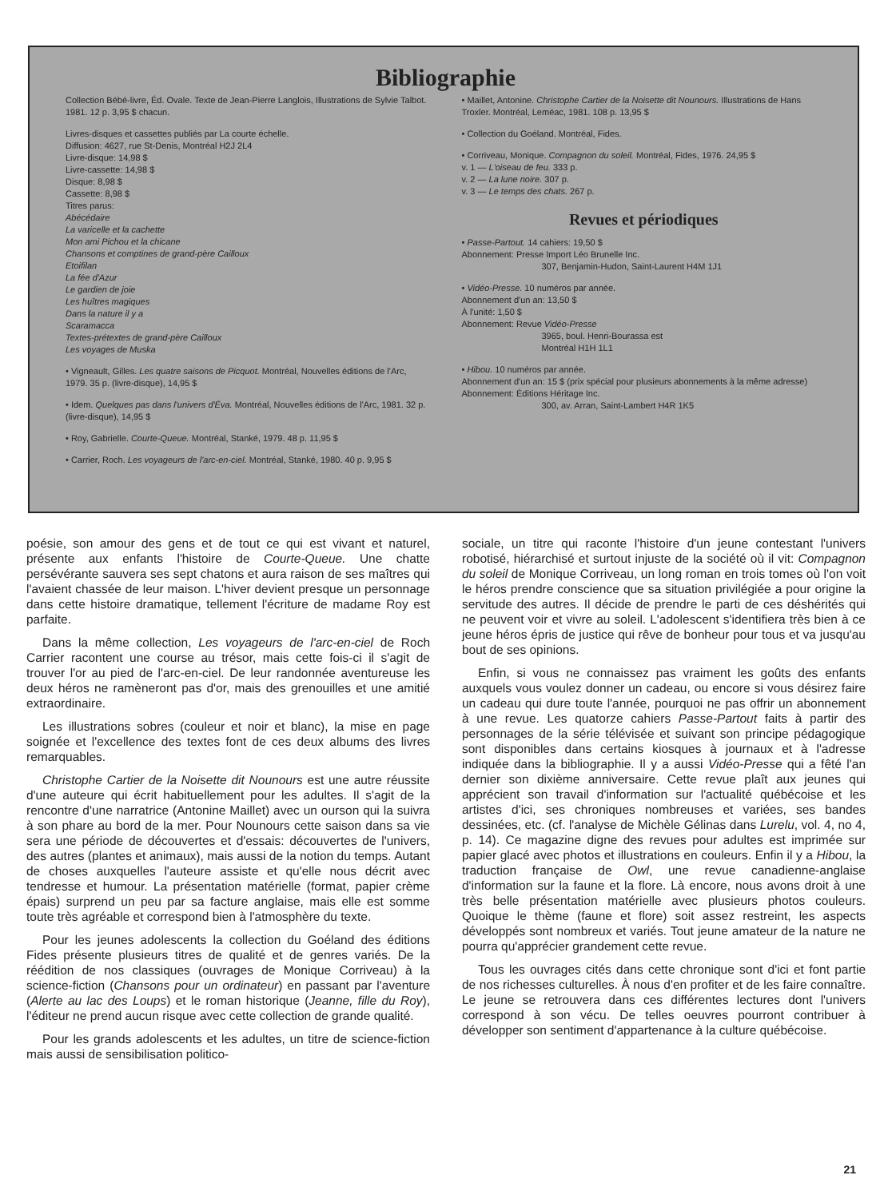Bibliographie
Collection Bébé-livre, Éd. Ovale. Texte de Jean-Pierre Langlois, Illustrations de Sylvie Talbot. 1981. 12 p. 3,95 $ chacun.
Livres-disques et cassettes publiés par La courte échelle.
Diffusion: 4627, rue St-Denis, Montréal H2J 2L4
Livre-disque: 14,98 $
Livre-cassette: 14,98 $
Disque: 8,98 $
Cassette: 8,98 $
Titres parus:
Abécédaire
La varicelle et la cachette
Mon ami Pichou et la chicane
Chansons et comptines de grand-père Cailloux
Etoifilan
La fée d'Azur
Le gardien de joie
Les huîtres magiques
Dans la nature il y a
Scaramacca
Textes-prétextes de grand-père Cailloux
Les voyages de Muska
• Vigneault, Gilles. Les quatre saisons de Picquot. Montréal, Nouvelles éditions de l'Arc, 1979. 35 p. (livre-disque), 14,95 $
• Idem. Quelques pas dans l'univers d'Éva. Montréal, Nouvelles éditions de l'Arc, 1981. 32 p. (livre-disque), 14,95 $
• Roy, Gabrielle. Courte-Queue. Montréal, Stanké, 1979. 48 p. 11,95 $
• Carrier, Roch. Les voyageurs de l'arc-en-ciel. Montréal, Stanké, 1980. 40 p. 9,95 $
• Maillet, Antonine. Christophe Cartier de la Noisette dit Nounours. Illustrations de Hans Troxler. Montréal, Leméac, 1981. 108 p. 13,95 $
• Collection du Goéland. Montréal, Fides.
• Corriveau, Monique. Compagnon du soleil. Montréal, Fides, 1976. 24,95 $
v. 1 — L'oiseau de feu. 333 p.
v. 2 — La lune noire. 307 p.
v. 3 — Le temps des chats. 267 p.
Revues et périodiques
• Passe-Partout. 14 cahiers: 19,50 $
Abonnement: Presse Import Léo Brunelle Inc.
307, Benjamin-Hudon, Saint-Laurent H4M 1J1
• Vidéo-Presse. 10 numéros par année.
Abonnement d'un an: 13,50 $
À l'unité: 1,50 $
Abonnement: Revue Vidéo-Presse
3965, boul. Henri-Bourassa est
Montréal H1H 1L1
• Hibou. 10 numéros par année.
Abonnement d'un an: 15 $ (prix spécial pour plusieurs abonnements à la même adresse)
Abonnement: Éditions Héritage Inc.
300, av. Arran, Saint-Lambert H4R 1K5
poésie, son amour des gens et de tout ce qui est vivant et naturel, présente aux enfants l'histoire de Courte-Queue. Une chatte persévérante sauvera ses sept chatons et aura raison de ses maîtres qui l'avaient chassée de leur maison. L'hiver devient presque un personnage dans cette histoire dramatique, tellement l'écriture de madame Roy est parfaite.
Dans la même collection, Les voyageurs de l'arc-en-ciel de Roch Carrier racontent une course au trésor, mais cette fois-ci il s'agit de trouver l'or au pied de l'arc-en-ciel. De leur randonnée aventureuse les deux héros ne ramèneront pas d'or, mais des grenouilles et une amitié extraordinaire.
Les illustrations sobres (couleur et noir et blanc), la mise en page soignée et l'excellence des textes font de ces deux albums des livres remarquables.
Christophe Cartier de la Noisette dit Nounours est une autre réussite d'une auteure qui écrit habituellement pour les adultes. Il s'agit de la rencontre d'une narratrice (Antonine Maillet) avec un ourson qui la suivra à son phare au bord de la mer. Pour Nounours cette saison dans sa vie sera une période de découvertes et d'essais: découvertes de l'univers, des autres (plantes et animaux), mais aussi de la notion du temps. Autant de choses auxquelles l'auteure assiste et qu'elle nous décrit avec tendresse et humour. La présentation matérielle (format, papier crème épais) surprend un peu par sa facture anglaise, mais elle est somme toute très agréable et correspond bien à l'atmosphère du texte.
Pour les jeunes adolescents la collection du Goéland des éditions Fides présente plusieurs titres de qualité et de genres variés. De la réédition de nos classiques (ouvrages de Monique Corriveau) à la science-fiction (Chansons pour un ordinateur) en passant par l'aventure (Alerte au lac des Loups) et le roman historique (Jeanne, fille du Roy), l'éditeur ne prend aucun risque avec cette collection de grande qualité.
Pour les grands adolescents et les adultes, un titre de science-fiction mais aussi de sensibilisation politico-
sociale, un titre qui raconte l'histoire d'un jeune contestant l'univers robotisé, hiérarchisé et surtout injuste de la société où il vit: Compagnon du soleil de Monique Corriveau, un long roman en trois tomes où l'on voit le héros prendre conscience que sa situation privilégiée a pour origine la servitude des autres. Il décide de prendre le parti de ces déshérités qui ne peuvent voir et vivre au soleil. L'adolescent s'identifiera très bien à ce jeune héros épris de justice qui rêve de bonheur pour tous et va jusqu'au bout de ses opinions.
Enfin, si vous ne connaissez pas vraiment les goûts des enfants auxquels vous voulez donner un cadeau, ou encore si vous désirez faire un cadeau qui dure toute l'année, pourquoi ne pas offrir un abonnement à une revue. Les quatorze cahiers Passe-Partout faits à partir des personnages de la série télévisée et suivant son principe pédagogique sont disponibles dans certains kiosques à journaux et à l'adresse indiquée dans la bibliographie. Il y a aussi Vidéo-Presse qui a fêté l'an dernier son dixième anniversaire. Cette revue plaît aux jeunes qui apprécient son travail d'information sur l'actualité québécoise et les artistes d'ici, ses chroniques nombreuses et variées, ses bandes dessinées, etc. (cf. l'analyse de Michèle Gélinas dans Lurelu, vol. 4, no 4, p. 14). Ce magazine digne des revues pour adultes est imprimée sur papier glacé avec photos et illustrations en couleurs. Enfin il y a Hibou, la traduction française de Owl, une revue canadienne-anglaise d'information sur la faune et la flore. Là encore, nous avons droit à une très belle présentation matérielle avec plusieurs photos couleurs. Quoique le thème (faune et flore) soit assez restreint, les aspects développés sont nombreux et variés. Tout jeune amateur de la nature ne pourra qu'apprécier grandement cette revue.
Tous les ouvrages cités dans cette chronique sont d'ici et font partie de nos richesses culturelles. À nous d'en profiter et de les faire connaître. Le jeune se retrouvera dans ces différentes lectures dont l'univers correspond à son vécu. De telles oeuvres pourront contribuer à développer son sentiment d'appartenance à la culture québécoise.
21